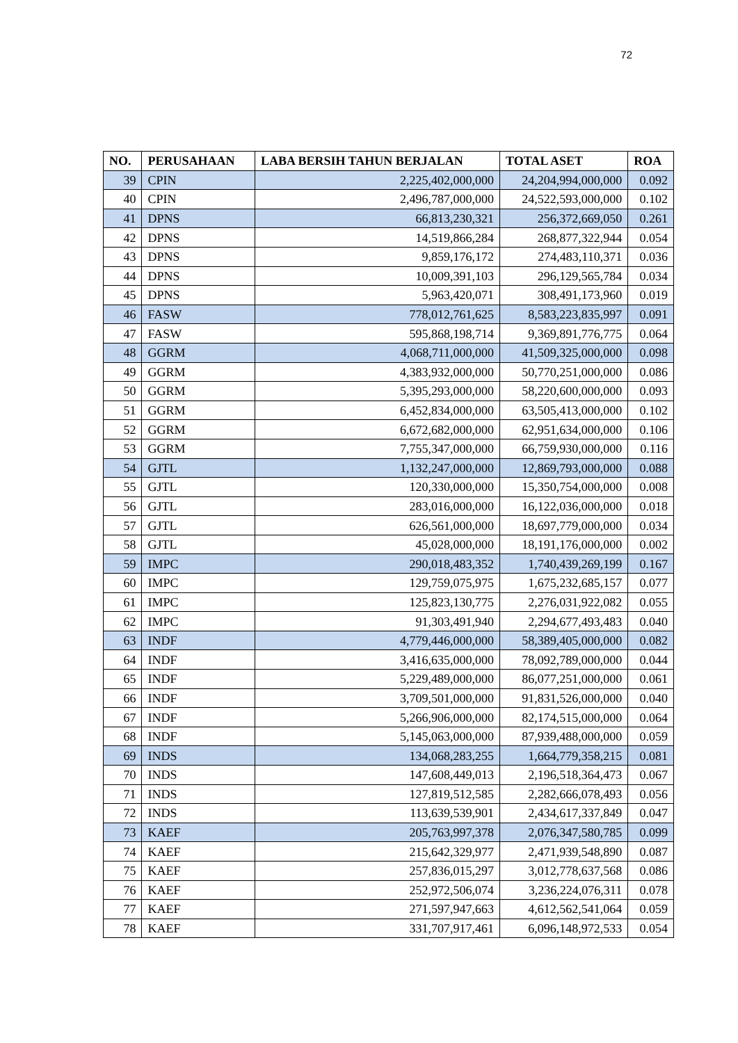72
| NO. | PERUSAHAAN | LABA BERSIH TAHUN BERJALAN | TOTAL ASET | ROA |
| --- | --- | --- | --- | --- |
| 39 | CPIN | 2,225,402,000,000 | 24,204,994,000,000 | 0.092 |
| 40 | CPIN | 2,496,787,000,000 | 24,522,593,000,000 | 0.102 |
| 41 | DPNS | 66,813,230,321 | 256,372,669,050 | 0.261 |
| 42 | DPNS | 14,519,866,284 | 268,877,322,944 | 0.054 |
| 43 | DPNS | 9,859,176,172 | 274,483,110,371 | 0.036 |
| 44 | DPNS | 10,009,391,103 | 296,129,565,784 | 0.034 |
| 45 | DPNS | 5,963,420,071 | 308,491,173,960 | 0.019 |
| 46 | FASW | 778,012,761,625 | 8,583,223,835,997 | 0.091 |
| 47 | FASW | 595,868,198,714 | 9,369,891,776,775 | 0.064 |
| 48 | GGRM | 4,068,711,000,000 | 41,509,325,000,000 | 0.098 |
| 49 | GGRM | 4,383,932,000,000 | 50,770,251,000,000 | 0.086 |
| 50 | GGRM | 5,395,293,000,000 | 58,220,600,000,000 | 0.093 |
| 51 | GGRM | 6,452,834,000,000 | 63,505,413,000,000 | 0.102 |
| 52 | GGRM | 6,672,682,000,000 | 62,951,634,000,000 | 0.106 |
| 53 | GGRM | 7,755,347,000,000 | 66,759,930,000,000 | 0.116 |
| 54 | GJTL | 1,132,247,000,000 | 12,869,793,000,000 | 0.088 |
| 55 | GJTL | 120,330,000,000 | 15,350,754,000,000 | 0.008 |
| 56 | GJTL | 283,016,000,000 | 16,122,036,000,000 | 0.018 |
| 57 | GJTL | 626,561,000,000 | 18,697,779,000,000 | 0.034 |
| 58 | GJTL | 45,028,000,000 | 18,191,176,000,000 | 0.002 |
| 59 | IMPC | 290,018,483,352 | 1,740,439,269,199 | 0.167 |
| 60 | IMPC | 129,759,075,975 | 1,675,232,685,157 | 0.077 |
| 61 | IMPC | 125,823,130,775 | 2,276,031,922,082 | 0.055 |
| 62 | IMPC | 91,303,491,940 | 2,294,677,493,483 | 0.040 |
| 63 | INDF | 4,779,446,000,000 | 58,389,405,000,000 | 0.082 |
| 64 | INDF | 3,416,635,000,000 | 78,092,789,000,000 | 0.044 |
| 65 | INDF | 5,229,489,000,000 | 86,077,251,000,000 | 0.061 |
| 66 | INDF | 3,709,501,000,000 | 91,831,526,000,000 | 0.040 |
| 67 | INDF | 5,266,906,000,000 | 82,174,515,000,000 | 0.064 |
| 68 | INDF | 5,145,063,000,000 | 87,939,488,000,000 | 0.059 |
| 69 | INDS | 134,068,283,255 | 1,664,779,358,215 | 0.081 |
| 70 | INDS | 147,608,449,013 | 2,196,518,364,473 | 0.067 |
| 71 | INDS | 127,819,512,585 | 2,282,666,078,493 | 0.056 |
| 72 | INDS | 113,639,539,901 | 2,434,617,337,849 | 0.047 |
| 73 | KAEF | 205,763,997,378 | 2,076,347,580,785 | 0.099 |
| 74 | KAEF | 215,642,329,977 | 2,471,939,548,890 | 0.087 |
| 75 | KAEF | 257,836,015,297 | 3,012,778,637,568 | 0.086 |
| 76 | KAEF | 252,972,506,074 | 3,236,224,076,311 | 0.078 |
| 77 | KAEF | 271,597,947,663 | 4,612,562,541,064 | 0.059 |
| 78 | KAEF | 331,707,917,461 | 6,096,148,972,533 | 0.054 |